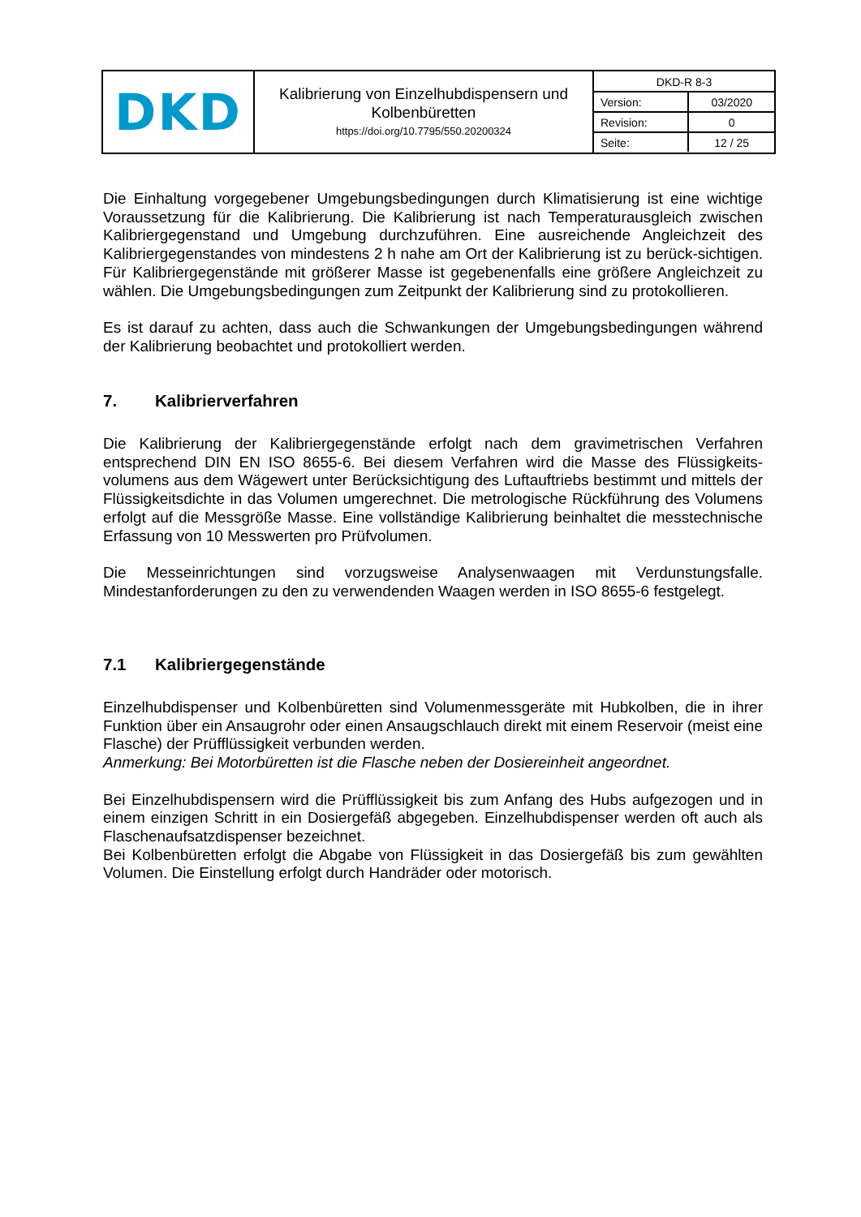| DKD | Kalibrierung von Einzelhubdispensern und Kolbenbüretten https://doi.org/10.7795/550.20200324 | / DKD-R 8-3 / / / Version: / 03/2020 / / Revision: / 0 / / Seite: / 12 / 25 / |
Die Einhaltung vorgegebener Umgebungsbedingungen durch Klimatisierung ist eine wichtige Voraussetzung für die Kalibrierung. Die Kalibrierung ist nach Temperaturausgleich zwischen Kalibriergegenstand und Umgebung durchzuführen. Eine ausreichende Angleichzeit des Kalibriergegenstandes von mindestens 2 h nahe am Ort der Kalibrierung ist zu berück-sichtigen. Für Kalibriergegenstände mit größerer Masse ist gegebenenfalls eine größere Angleichzeit zu wählen. Die Umgebungsbedingungen zum Zeitpunkt der Kalibrierung sind zu protokollieren.
Es ist darauf zu achten, dass auch die Schwankungen der Umgebungsbedingungen während der Kalibrierung beobachtet und protokolliert werden.
7. Kalibrierverfahren
Die Kalibrierung der Kalibriergegenstände erfolgt nach dem gravimetrischen Verfahren entsprechend DIN EN ISO 8655-6. Bei diesem Verfahren wird die Masse des Flüssigkeits-volumens aus dem Wägewert unter Berücksichtigung des Luftauftriebs bestimmt und mittels der Flüssigkeitsdichte in das Volumen umgerechnet. Die metrologische Rückführung des Volumens erfolgt auf die Messgröße Masse. Eine vollständige Kalibrierung beinhaltet die messtechnische Erfassung von 10 Messwerten pro Prüfvolumen.
Die Messeinrichtungen sind vorzugsweise Analysenwaagen mit Verdunstungsfalle. Mindestanforderungen zu den zu verwendenden Waagen werden in ISO 8655-6 festgelegt.
7.1 Kalibriergegenstände
Einzelhubdispenser und Kolbenbüretten sind Volumenmessgeräte mit Hubkolben, die in ihrer Funktion über ein Ansaugrohr oder einen Ansaugschlauch direkt mit einem Reservoir (meist eine Flasche) der Prüfflüssigkeit verbunden werden.
Anmerkung: Bei Motorbüretten ist die Flasche neben der Dosiereinheit angeordnet.
Bei Einzelhubdispensern wird die Prüfflüssigkeit bis zum Anfang des Hubs aufgezogen und in einem einzigen Schritt in ein Dosiergefäß abgegeben. Einzelhubdispenser werden oft auch als Flaschenaufsatzdispenser bezeichnet.
Bei Kolbenbüretten erfolgt die Abgabe von Flüssigkeit in das Dosiergefäß bis zum gewählten Volumen. Die Einstellung erfolgt durch Handräder oder motorisch.